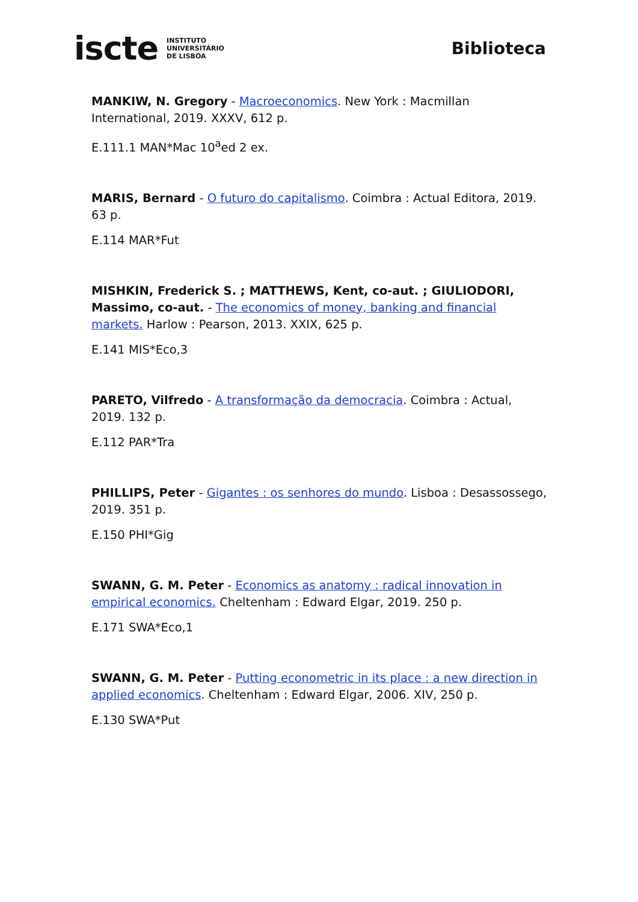iscte INSTITUTO
UNIVERSITÁRIO
DE LISBOA
Biblioteca
MANKIW, N. Gregory - Macroeconomics. New York : Macmillan International, 2019. XXXV, 612 p.
E.111.1 MAN*Mac 10<sup>a</sup>ed 2 ex.
MARIS, Bernard - O futuro do capitalismo. Coimbra : Actual Editora, 2019. 63 p.
E.114 MAR*Fut
MISHKIN, Frederick S. ; MATTHEWS, Kent, co-aut. ; GIULIODORI, Massimo, co-aut. - The economics of money, banking and financial markets. Harlow : Pearson, 2013. XXIX, 625 p.
E.141 MIS*Eco,3
PARETO, Vilfredo - A transformação da democracia. Coimbra : Actual, 2019. 132 p.
E.112 PAR*Tra
PHILLIPS, Peter - Gigantes : os senhores do mundo. Lisboa : Desassossego, 2019. 351 p.
E.150 PHI*Gig
SWANN, G. M. Peter - Economics as anatomy : radical innovation in empirical economics. Cheltenham : Edward Elgar, 2019. 250 p.
E.171 SWA*Eco,1
SWANN, G. M. Peter - Putting econometric in its place : a new direction in applied economics. Cheltenham : Edward Elgar, 2006. XIV, 250 p.
E.130 SWA*Put